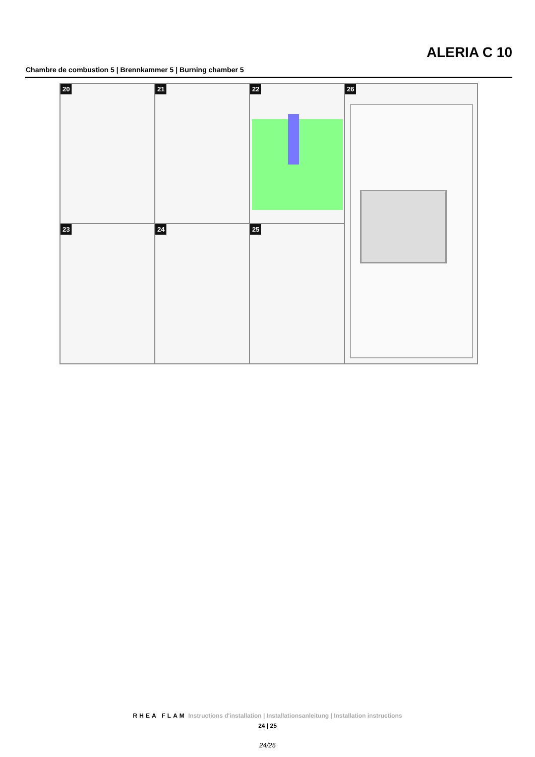ALERIA C 10
Chambre de combustion 5 | Brennkammer 5 | Burning chamber 5
20
21
22
26
23
24
25
RHEA FLAM Instructions d'installation | Installationsanleitung | Installation instructions
24 | 25
24/25